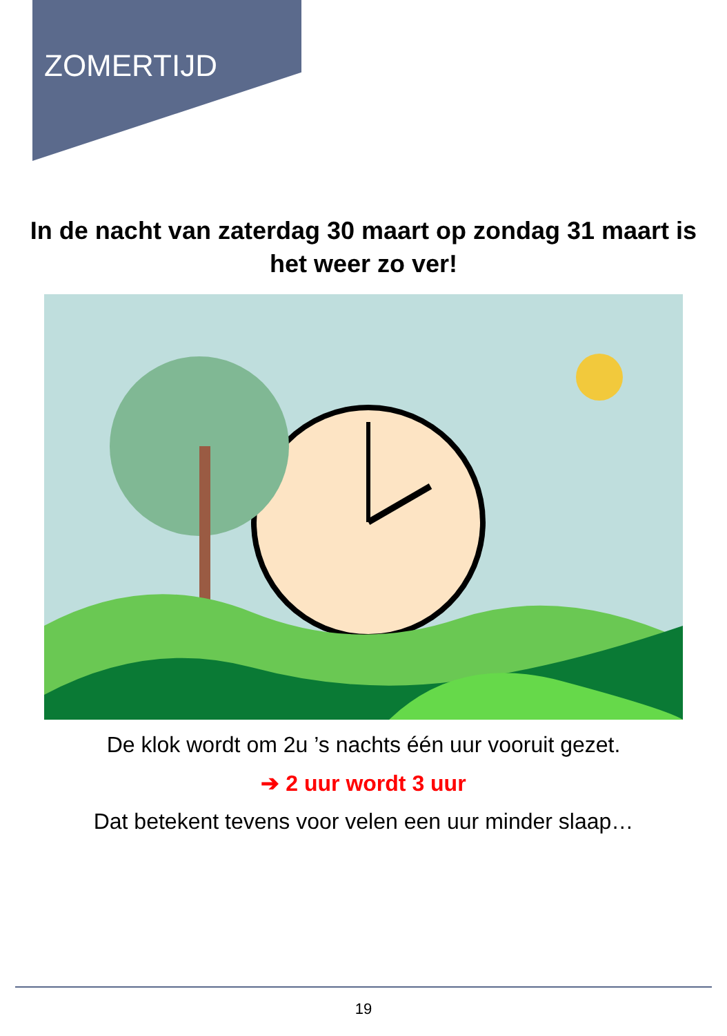ZOMERTIJD
In de nacht van zaterdag 30 maart op zondag 31 maart is het weer zo ver!
De klok wordt om 2u ’s nachts één uur vooruit gezet.
➔ 2 uur wordt 3 uur
Dat betekent tevens voor velen een uur minder slaap…
19